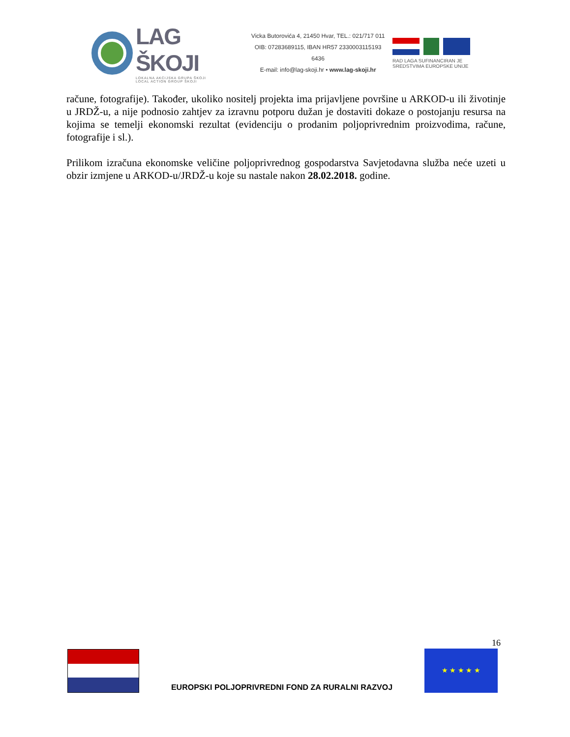LAG ŠKOJI
LOKALNA AKCIJSKA GRUPA ŠKOJI
LOCAL ACTION GROUP ŠKOJI
Vicka Butorovića 4, 21450 Hvar, TEL.: 021/717 011
OIB: 07283689115, IBAN HR57 2330003115193 6436
E-mail: info@lag-skoji.hr • www.lag-skoji.hr
RAD LAGA SUFINANCIRAN JE
SREDSTVIMA EUROPSKE UNIJE
račune, fotografije). Također, ukoliko nositelj projekta ima prijavljene površine u ARKOD-u ili životinje u JRDŽ-u, a nije podnosio zahtjev za izravnu potporu dužan je dostaviti dokaze o postojanju resursa na kojima se temelji ekonomski rezultat (evidenciju o prodanim poljoprivrednim proizvodima, račune, fotografije i sl.).
Prilikom izračuna ekonomske veličine poljoprivrednog gospodarstva Savjetodavna služba neće uzeti u obzir izmjene u ARKOD-u/JRDŽ-u koje su nastale nakon 28.02.2018. godine.
16
EUROPSKI POLJOPRIVREDNI FOND ZA RURALNI RAZVOJ
★ ★ ★ ★ ★